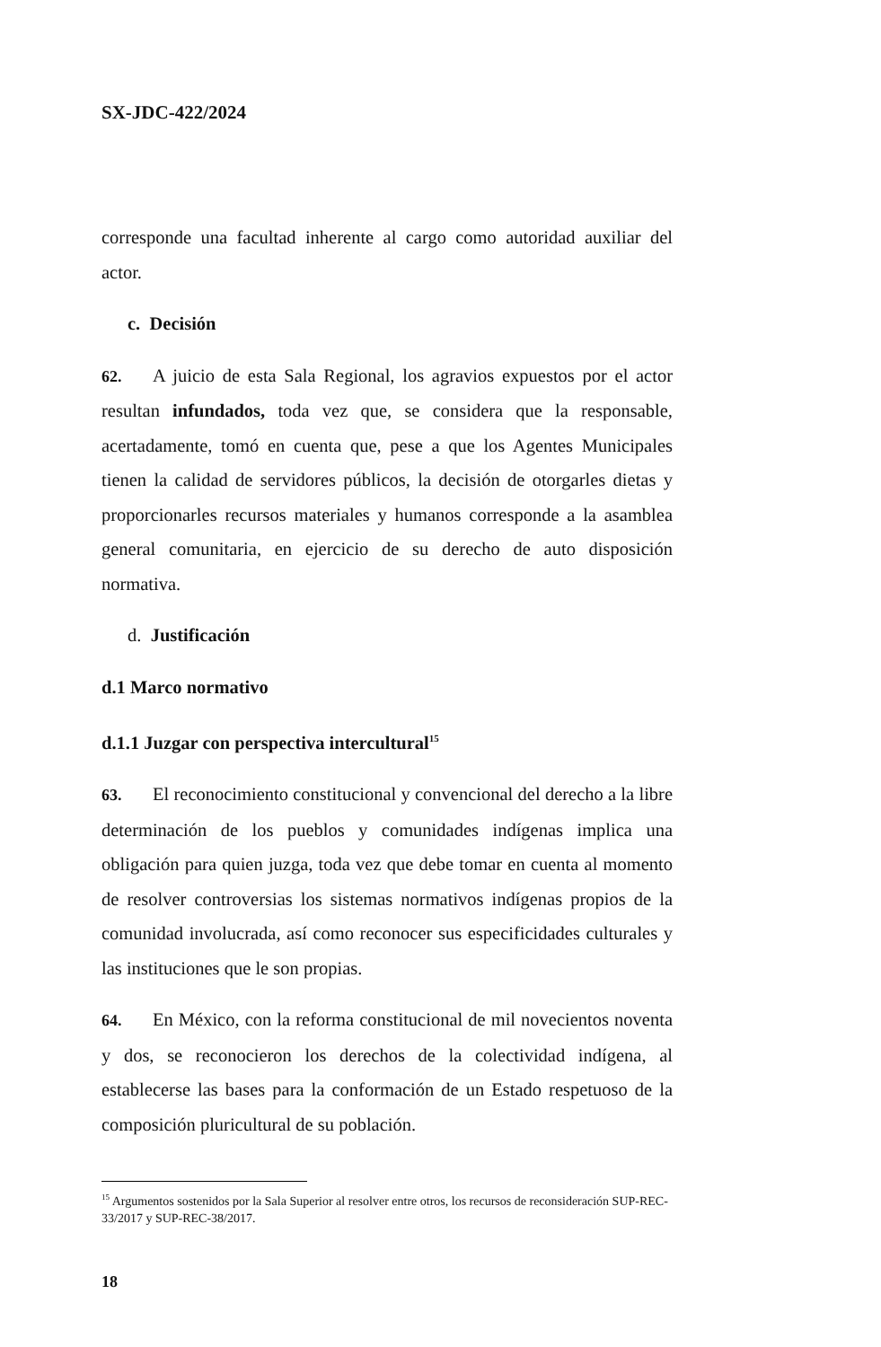SX-JDC-422/2024
corresponde una facultad inherente al cargo como autoridad auxiliar del actor.
c. Decisión
62. A juicio de esta Sala Regional, los agravios expuestos por el actor resultan infundados, toda vez que, se considera que la responsable, acertadamente, tomó en cuenta que, pese a que los Agentes Municipales tienen la calidad de servidores públicos, la decisión de otorgarles dietas y proporcionarles recursos materiales y humanos corresponde a la asamblea general comunitaria, en ejercicio de su derecho de auto disposición normativa.
d. Justificación
d.1 Marco normativo
d.1.1 Juzgar con perspectiva intercultural<sup>15</sup>
63. El reconocimiento constitucional y convencional del derecho a la libre determinación de los pueblos y comunidades indígenas implica una obligación para quien juzga, toda vez que debe tomar en cuenta al momento de resolver controversias los sistemas normativos indígenas propios de la comunidad involucrada, así como reconocer sus especificidades culturales y las instituciones que le son propias.
64. En México, con la reforma constitucional de mil novecientos noventa y dos, se reconocieron los derechos de la colectividad indígena, al establecerse las bases para la conformación de un Estado respetuoso de la composición pluricultural de su población.
<sup>15</sup> Argumentos sostenidos por la Sala Superior al resolver entre otros, los recursos de reconsideración SUP-REC-33/2017 y SUP-REC-38/2017.
18